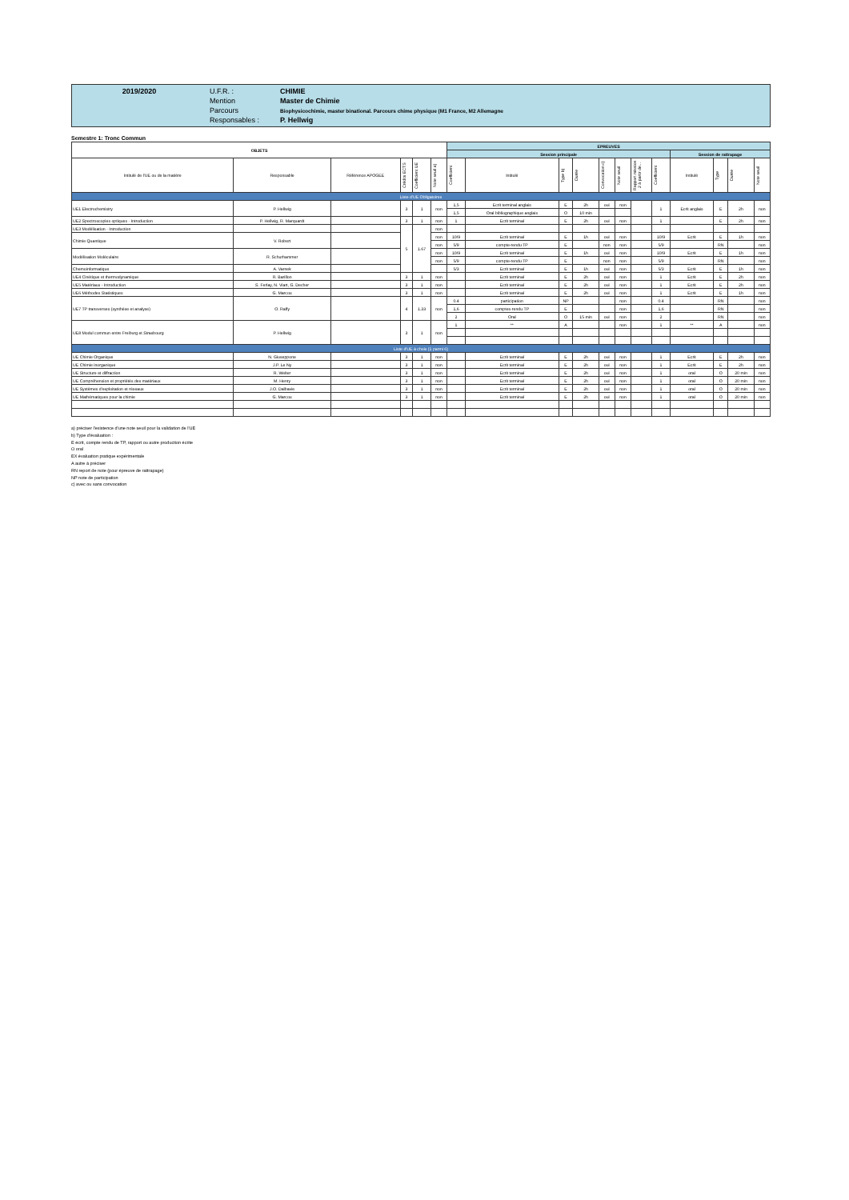| 2019/2020 | U.F.R. : | CHIMIE |
| | Mention | Master de Chimie |
| | Parcours | Biophysicochimie, master binational. Parcours chime physique (M1 France, M2 Allemagne |
| | Responsables : | P. Hellwig |
Semestre 1: Tronc Commun
| OBJETS | | | | | | EPREUVES | | | | | | | | | | | |
| --- | --- | --- | --- | --- | --- | --- | --- | --- | --- | --- | --- | --- | --- | --- | --- | --- | --- |
| | | | | | | Session principale | | | | | | | | Session de rattrapage | | | |
| Intitulé de l'UE ou de la matière | Responsable | Référence APOGEE | Crédits ECTS | Coefficient UE | Note seuil a) | Coefficient | Intitulé | Type b) | Durée | Convocation c) | Note seuil | Rapport mission 2 à partir de... | Coefficient | Intitulé | Type | Durée | Note seuil |
| Liste d'UE Obligatoires | | | | | | | | | | | | | | | | | |
| UE1 Electrochemistry | P. Hellwig | | 3 | 1 | non | 1,5 | Ecrit terminal anglais | E | 2h | oui | non | | 1 | Ecrit anglais | E | 2h | non |
| | | | | | | 1,5 | Oral bibliographique anglais | O | 10 min | | | | | | | | |
| UE2 Spectroscopies optiques - Introduction | P. Hellwig, R. Marquardt | | 3 | 1 | non | 1 | Ecrit terminal | E | 2h | oui | non | | 1 | | E | 2h | non |
| UE3 Modélisation - Introduction | | | 5 | 1.67 | non | | | | | | | | | | | | |
| Chimie Quantique | V. Robert | | | | non | 10/9 | Ecrit terminal | E | 1h | oui | non | | 10/9 | Ecrit | E | 1h | non |
| | | | | | non | 5/9 | compte-rendu TP | E | | non | non | | 5/9 | | RN | | non |
| Modélisation Moléculaire | R. Schurhammer | | | | non | 10/9 | Ecrit terminal | E | 1h | oui | non | | 10/9 | Ecrit | E | 1h | non |
| | | | | | non | 5/9 | compte-rendu TP | E | | non | non | | 5/9 | | RN | | non |
| Chemoinformatique | A. Varnek | | | | | 5/3 | Ecrit terminal | E | 1h | oui | non | | 5/3 | Ecrit | E | 1h | non |
| UE4 Cinétique et thermodynamique | R. Barillon | | 3 | 1 | non | | Ecrit terminal | E | 2h | oui | non | | 1 | Ecrit | E | 2h | non |
| UE5 Matériaux - Introduction | S. Ferlay, N. Viart, G. Decher | | 3 | 1 | non | | Ecrit terminal | E | 2h | oui | non | | 1 | Ecrit | E | 2h | non |
| UE6 Méthodes Statistiques | G. Marcou | | 3 | 1 | non | | Ecrit terminal | E | 2h | oui | non | | 1 | Ecrit | E | 1h | non |
| UE7 TP transverses (synthèse et analyse) | O. Raffy | | 4 | 1.33 | non | 0.4 | participation | NP | | | non | | 0.4 | | RN | | non |
| | | | | | | 1,6 | comptes-rendu TP | E | | | non | | 1,6 | | RN | | non |
| | | | | | | 2 | Oral | O | 15 min | oui | non | | 2 | | RN | | non |
| UE8 Modul commun entre Freiburg et Strasbourg | P. Hellwig | | 3 | 1 | non | 1 | ** | A | | | non | | 1 | ** | A | | non |
| Liste d'UE à choix (1 parmi 6) | | | | | | | | | | | | | | | | | |
| UE Chimie Organique | N. Giuseppone | | 3 | 1 | non | | Ecrit terminal | E | 2h | oui | non | | 1 | Ecrit | E | 2h | non |
| UE Chimie inorganique | J.P. Le Ny | | 3 | 1 | non | | Ecrit terminal | E | 2h | oui | non | | 1 | Ecrit | E | 2h | non |
| UE Structure et diffraction | R. Welter | | 3 | 1 | non | | Ecrit terminal | E | 2h | oui | non | | 1 | oral | O | 20 min | non |
| UE Compréhension et propriétés des matériaux | M. Henry | | 3 | 1 | non | | Ecrit terminal | E | 2h | oui | non | | 1 | oral | O | 20 min | non |
| UE Systèmes d'exploitation et réseaux | J.O. Dalbavie | | 3 | 1 | non | | Ecrit terminal | E | 2h | oui | non | | 1 | oral | O | 20 min | non |
| UE Mathématiques pour la chimie | G. Marcou | | 3 | 1 | non | | Ecrit terminal | E | 2h | oui | non | | 1 | oral | O | 20 min | non |
a) préciser l'existence d'une note seuil pour la validation de l'UE
b) Type d'évaluation :
E écrit, compte rendu de TP, rapport ou autre production écrite
O oral
EX évaluation pratique expérimentale
A autre à préciser
RN report de note (pour épreuve de rattrapage)
NP note de participation
c) avec ou sans convocation